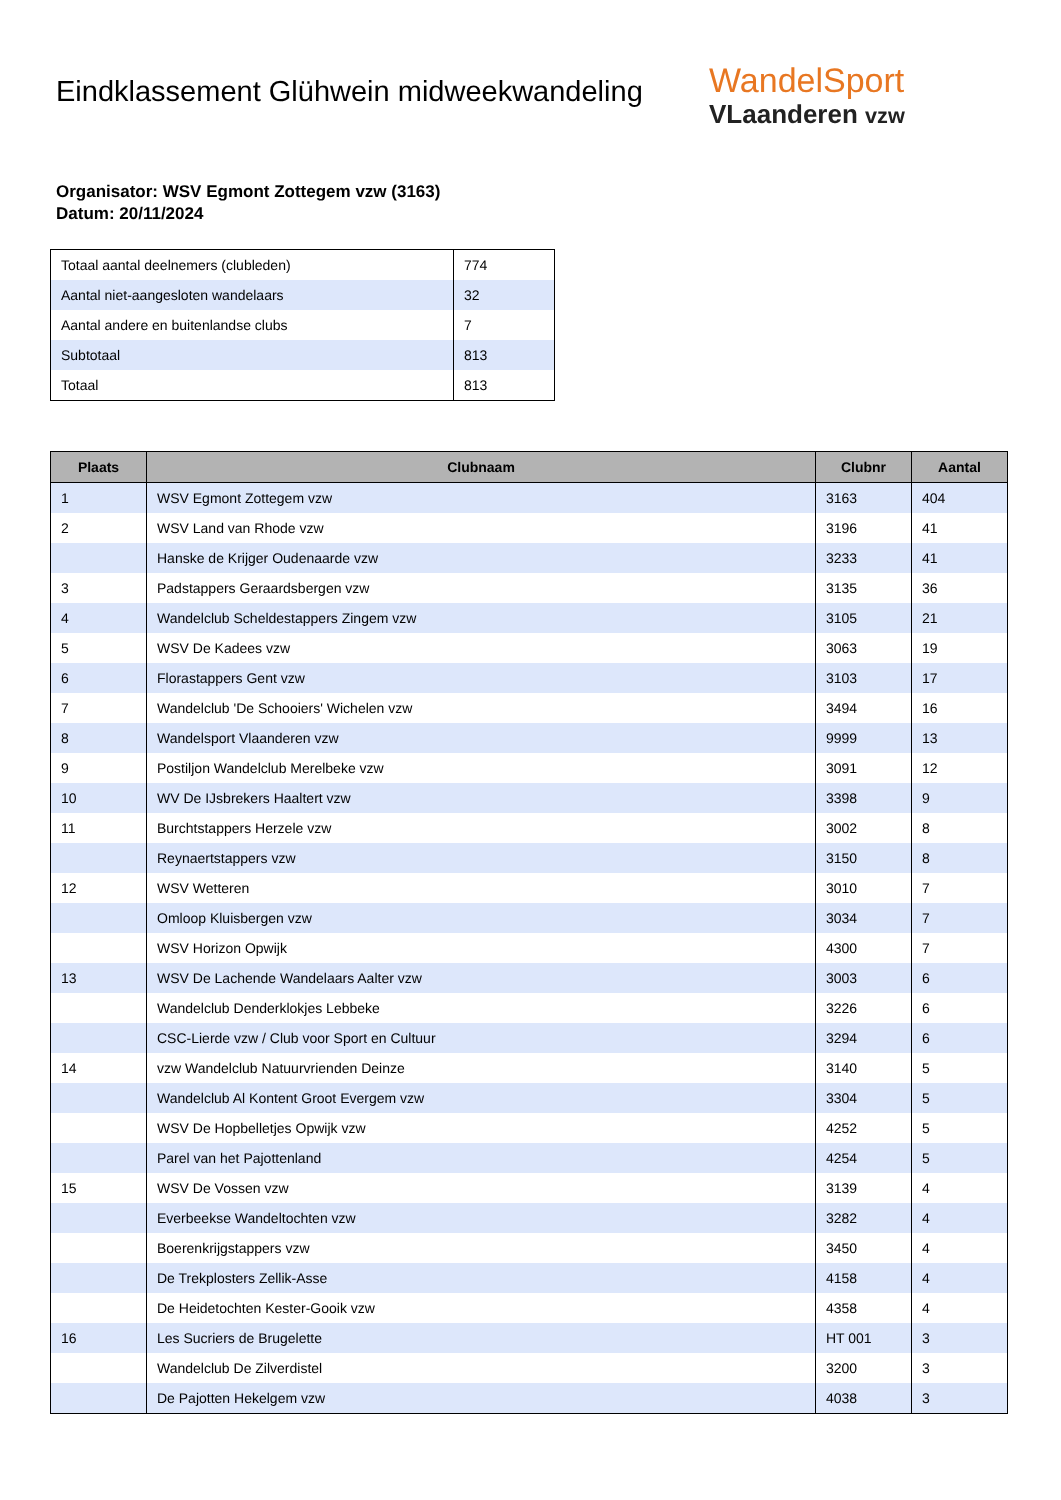Eindklassement Glühwein midweekwandeling
WandelSport
VLaanderen vzw
Organisator: WSV Egmont Zottegem vzw (3163)
Datum: 20/11/2024
| Totaal aantal deelnemers (clubleden) | 774 |
| Aantal niet-aangesloten wandelaars | 32 |
| Aantal andere en buitenlandse clubs | 7 |
| Subtotaal | 813 |
| Totaal | 813 |
| Plaats | Clubnaam | Clubnr | Aantal |
| --- | --- | --- | --- |
| 1 | WSV Egmont Zottegem vzw | 3163 | 404 |
| 2 | WSV Land van Rhode vzw | 3196 | 41 |
| | Hanske de Krijger Oudenaarde vzw | 3233 | 41 |
| 3 | Padstappers Geraardsbergen vzw | 3135 | 36 |
| 4 | Wandelclub Scheldestappers Zingem vzw | 3105 | 21 |
| 5 | WSV De Kadees vzw | 3063 | 19 |
| 6 | Florastappers Gent vzw | 3103 | 17 |
| 7 | Wandelclub 'De Schooiers' Wichelen vzw | 3494 | 16 |
| 8 | Wandelsport Vlaanderen vzw | 9999 | 13 |
| 9 | Postiljon Wandelclub Merelbeke vzw | 3091 | 12 |
| 10 | WV De IJsbrekers Haaltert vzw | 3398 | 9 |
| 11 | Burchtstappers Herzele vzw | 3002 | 8 |
| | Reynaertstappers vzw | 3150 | 8 |
| 12 | WSV Wetteren | 3010 | 7 |
| | Omloop Kluisbergen vzw | 3034 | 7 |
| | WSV Horizon Opwijk | 4300 | 7 |
| 13 | WSV De Lachende Wandelaars Aalter vzw | 3003 | 6 |
| | Wandelclub Denderklokjes Lebbeke | 3226 | 6 |
| | CSC-Lierde vzw / Club voor Sport en Cultuur | 3294 | 6 |
| 14 | vzw Wandelclub Natuurvrienden Deinze | 3140 | 5 |
| | Wandelclub Al Kontent Groot Evergem vzw | 3304 | 5 |
| | WSV De Hopbelletjes Opwijk vzw | 4252 | 5 |
| | Parel van het Pajottenland | 4254 | 5 |
| 15 | WSV De Vossen vzw | 3139 | 4 |
| | Everbeekse Wandeltochten vzw | 3282 | 4 |
| | Boerenkrijgstappers vzw | 3450 | 4 |
| | De Trekplosters Zellik-Asse | 4158 | 4 |
| | De Heidetochten Kester-Gooik vzw | 4358 | 4 |
| 16 | Les Sucriers de Brugelette | HT 001 | 3 |
| | Wandelclub De Zilverdistel | 3200 | 3 |
| | De Pajotten Hekelgem vzw | 4038 | 3 |